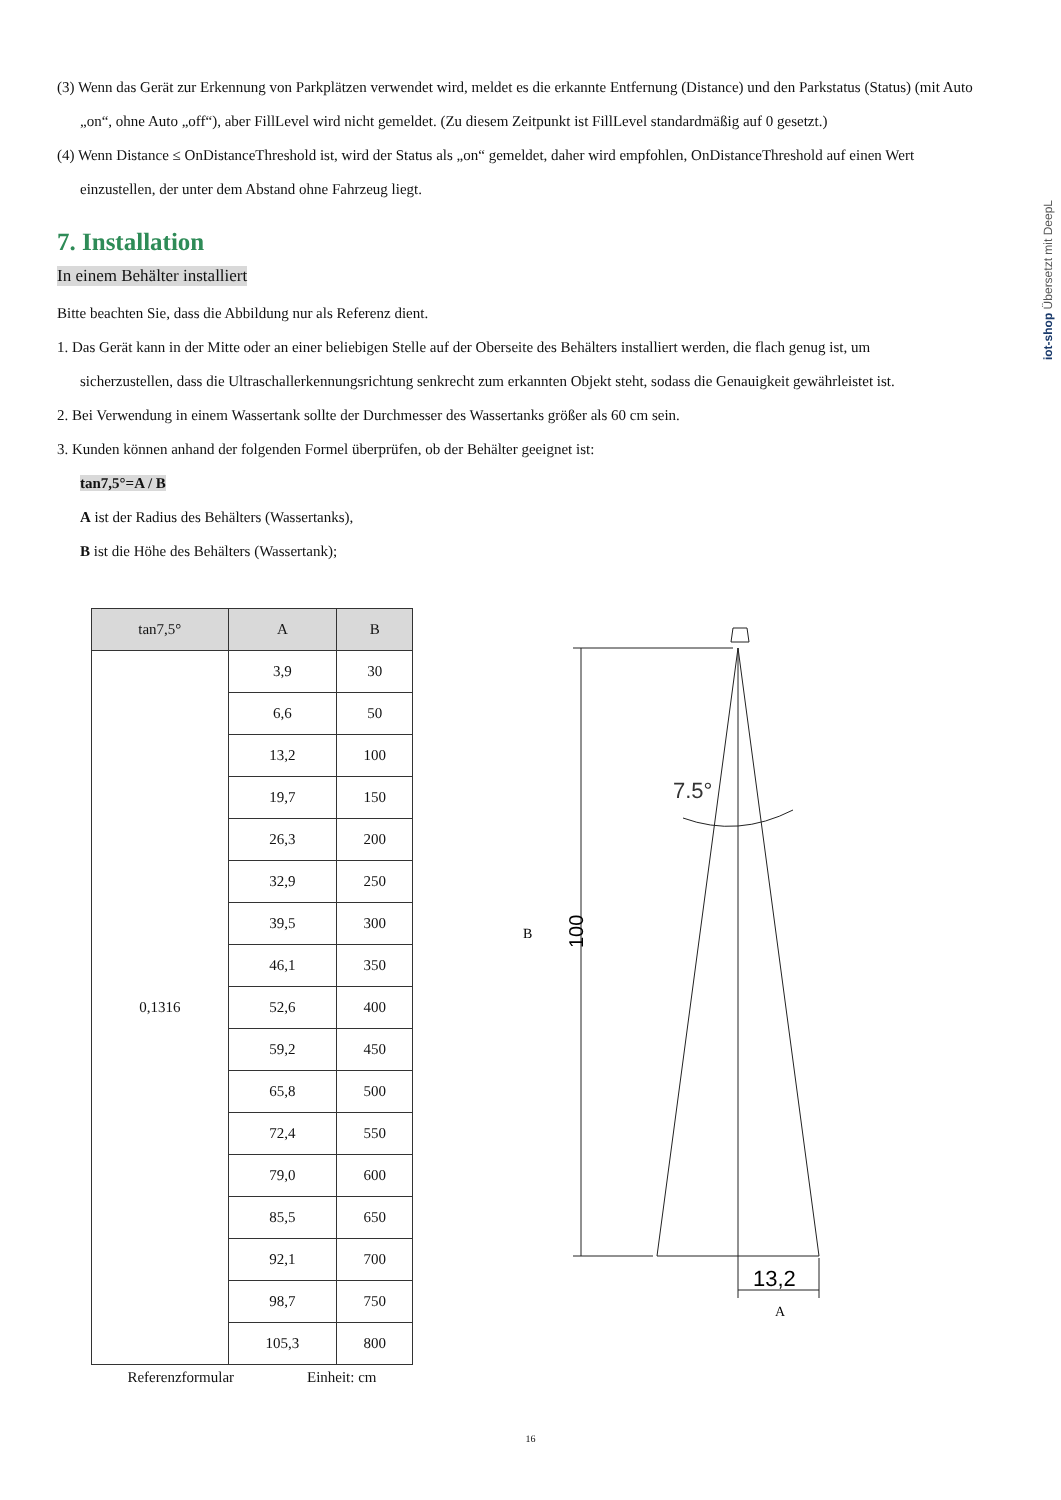(3) Wenn das Gerät zur Erkennung von Parkplätzen verwendet wird, meldet es die erkannte Entfernung (Distance) und den Parkstatus (Status) (mit Auto
„on“, ohne Auto „off“), aber FillLevel wird nicht gemeldet. (Zu diesem Zeitpunkt ist FillLevel standardmäßig auf 0 gesetzt.)
(4) Wenn Distance ≤ OnDistanceThreshold ist, wird der Status als „on“ gemeldet, daher wird empfohlen, OnDistanceThreshold auf einen Wert
einzustellen, der unter dem Abstand ohne Fahrzeug liegt.
7. Installation
In einem Behälter installiert
Bitte beachten Sie, dass die Abbildung nur als Referenz dient.
1. Das Gerät kann in der Mitte oder an einer beliebigen Stelle auf der Oberseite des Behälters installiert werden, die flach genug ist, um
sicherzustellen, dass die Ultraschallerkennungsrichtung senkrecht zum erkannten Objekt steht, sodass die Genauigkeit gewährleistet ist.
2. Bei Verwendung in einem Wassertank sollte der Durchmesser des Wassertanks größer als 60 cm sein.
3. Kunden können anhand der folgenden Formel überprüfen, ob der Behälter geeignet ist:
tan7,5°=A / B
A ist der Radius des Behälters (Wassertanks),
B ist die Höhe des Behälters (Wassertank);
| tan7,5° | A | B |
| --- | --- | --- |
| 0,1316 | 3,9 | 30 |
| | 6,6 | 50 |
| | 13,2 | 100 |
| | 19,7 | 150 |
| | 26,3 | 200 |
| | 32,9 | 250 |
| | 39,5 | 300 |
| | 46,1 | 350 |
| | 52,6 | 400 |
| | 59,2 | 450 |
| | 65,8 | 500 |
| | 72,4 | 550 |
| | 79,0 | 600 |
| | 85,5 | 650 |
| | 92,1 | 700 |
| | 98,7 | 750 |
| | 105,3 | 800 |
Referenzformular Einheit: cm
7.5°
B
100
13,2
A
iot-shop Übersetzt mit DeepL
16